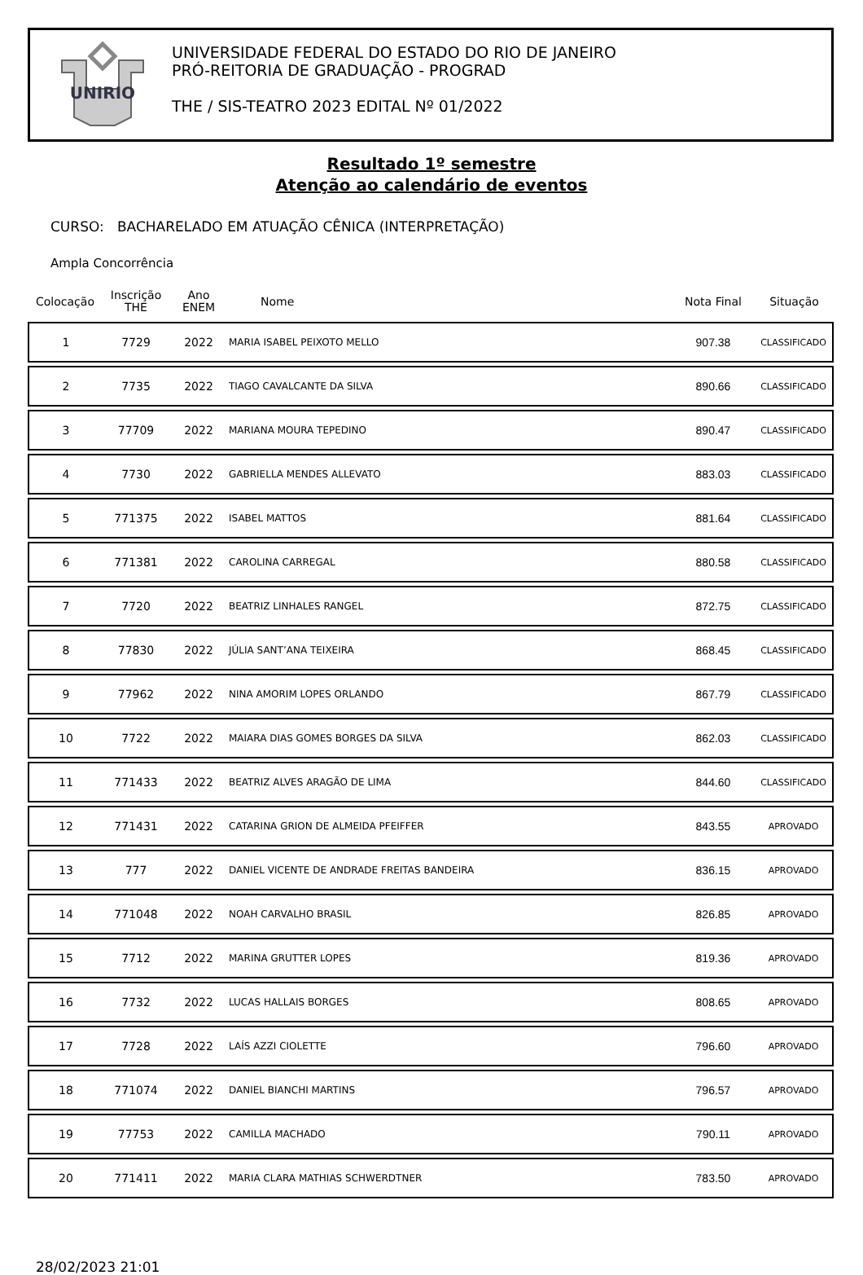UNIRIO
UNIVERSIDADE FEDERAL DO ESTADO DO RIO DE JANEIRO
PRÓ-REITORIA DE GRADUAÇÃO - PROGRAD
THE / SIS-TEATRO 2023 EDITAL Nº 01/2022
Resultado 1º semestre
Atenção ao calendário de eventos
CURSO: BACHARELADO EM ATUAÇÃO CÊNICA (INTERPRETAÇÃO)
Ampla Concorrência
| Colocação | Inscrição THE | Ano ENEM | Nome | Nota Final | Situação |
| --- | --- | --- | --- | --- | --- |
| 1 | 7729 | 2022 | MARIA ISABEL PEIXOTO MELLO | 907.38 | CLASSIFICADO |
| 2 | 7735 | 2022 | TIAGO CAVALCANTE DA SILVA | 890.66 | CLASSIFICADO |
| 3 | 77709 | 2022 | MARIANA MOURA TEPEDINO | 890.47 | CLASSIFICADO |
| 4 | 7730 | 2022 | GABRIELLA MENDES ALLEVATO | 883.03 | CLASSIFICADO |
| 5 | 771375 | 2022 | ISABEL MATTOS | 881.64 | CLASSIFICADO |
| 6 | 771381 | 2022 | CAROLINA CARREGAL | 880.58 | CLASSIFICADO |
| 7 | 7720 | 2022 | BEATRIZ LINHALES RANGEL | 872.75 | CLASSIFICADO |
| 8 | 77830 | 2022 | JÚLIA SANT’ANA TEIXEIRA | 868.45 | CLASSIFICADO |
| 9 | 77962 | 2022 | NINA AMORIM LOPES ORLANDO | 867.79 | CLASSIFICADO |
| 10 | 7722 | 2022 | MAIARA DIAS GOMES BORGES DA SILVA | 862.03 | CLASSIFICADO |
| 11 | 771433 | 2022 | BEATRIZ ALVES ARAGÃO DE LIMA | 844.60 | CLASSIFICADO |
| 12 | 771431 | 2022 | CATARINA GRION DE ALMEIDA PFEIFFER | 843.55 | APROVADO |
| 13 | 777 | 2022 | DANIEL VICENTE DE ANDRADE FREITAS BANDEIRA | 836.15 | APROVADO |
| 14 | 771048 | 2022 | NOAH CARVALHO BRASIL | 826.85 | APROVADO |
| 15 | 7712 | 2022 | MARINA GRUTTER LOPES | 819.36 | APROVADO |
| 16 | 7732 | 2022 | LUCAS HALLAIS BORGES | 808.65 | APROVADO |
| 17 | 7728 | 2022 | LAÍS AZZI CIOLETTE | 796.60 | APROVADO |
| 18 | 771074 | 2022 | DANIEL BIANCHI MARTINS | 796.57 | APROVADO |
| 19 | 77753 | 2022 | CAMILLA MACHADO | 790.11 | APROVADO |
| 20 | 771411 | 2022 | MARIA CLARA MATHIAS SCHWERDTNER | 783.50 | APROVADO |
28/02/2023 21:01